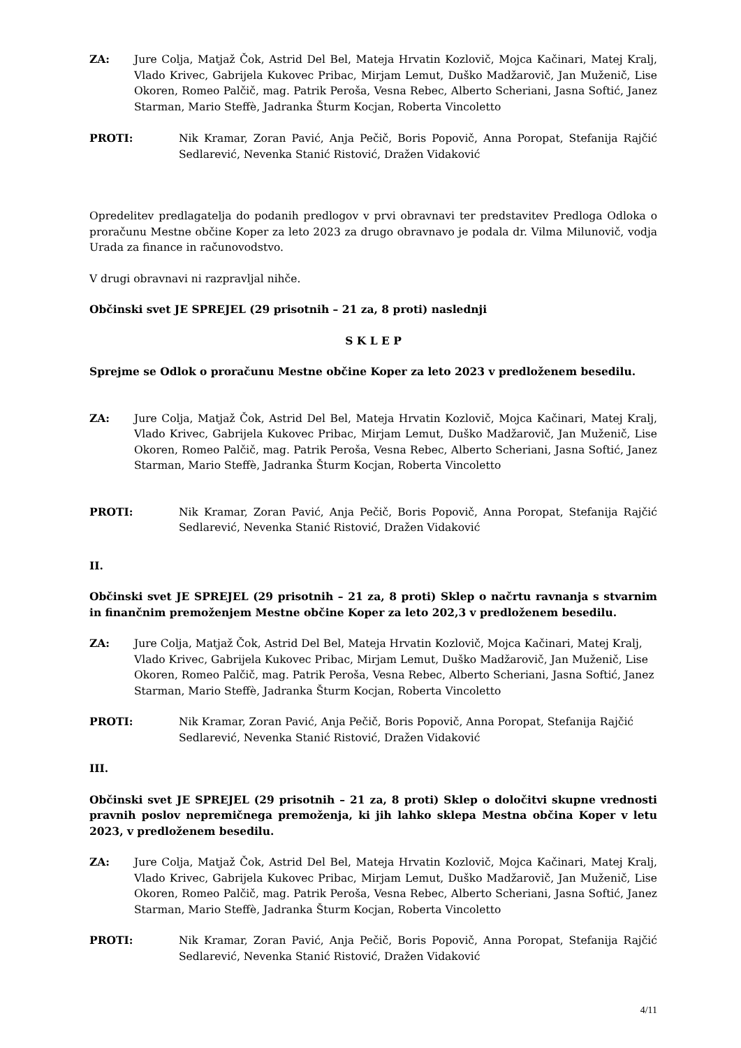ZA: Jure Colja, Matjaž Čok, Astrid Del Bel, Mateja Hrvatin Kozlovič, Mojca Kačinari, Matej Kralj, Vlado Krivec, Gabrijela Kukovec Pribac, Mirjam Lemut, Duško Madžarovič, Jan Muženič, Lise Okoren, Romeo Palčič, mag. Patrik Peroša, Vesna Rebec, Alberto Scheriani, Jasna Softić, Janez Starman, Mario Steffè, Jadranka Šturm Kocjan, Roberta Vincoletto
PROTI: Nik Kramar, Zoran Pavić, Anja Pečič, Boris Popovič, Anna Poropat, Stefanija Rajčić Sedlarević, Nevenka Stanić Ristović, Dražen Vidaković
Opredelitev predlagatelja do podanih predlogov v prvi obravnavi ter predstavitev Predloga Odloka o proračunu Mestne občine Koper za leto 2023 za drugo obravnavo je podala dr. Vilma Milunovič, vodja Urada za finance in računovodstvo.
V drugi obravnavi ni razpravljal nihče.
Občinski svet JE SPREJEL (29 prisotnih – 21 za, 8 proti) naslednji
S K L E P
Sprejme se Odlok o proračunu Mestne občine Koper za leto 2023 v predloženem besedilu.
ZA: Jure Colja, Matjaž Čok, Astrid Del Bel, Mateja Hrvatin Kozlovič, Mojca Kačinari, Matej Kralj, Vlado Krivec, Gabrijela Kukovec Pribac, Mirjam Lemut, Duško Madžarovič, Jan Muženič, Lise Okoren, Romeo Palčič, mag. Patrik Peroša, Vesna Rebec, Alberto Scheriani, Jasna Softić, Janez Starman, Mario Steffè, Jadranka Šturm Kocjan, Roberta Vincoletto
PROTI: Nik Kramar, Zoran Pavić, Anja Pečič, Boris Popovič, Anna Poropat, Stefanija Rajčić Sedlarević, Nevenka Stanić Ristović, Dražen Vidaković
II.
Občinski svet JE SPREJEL (29 prisotnih – 21 za, 8 proti) Sklep o načrtu ravnanja s stvarnim in finančnim premoženjem Mestne občine Koper za leto 202,3 v predloženem besedilu.
ZA: Jure Colja, Matjaž Čok, Astrid Del Bel, Mateja Hrvatin Kozlovič, Mojca Kačinari, Matej Kralj, Vlado Krivec, Gabrijela Kukovec Pribac, Mirjam Lemut, Duško Madžarovič, Jan Muženič, Lise Okoren, Romeo Palčič, mag. Patrik Peroša, Vesna Rebec, Alberto Scheriani, Jasna Softić, Janez Starman, Mario Steffè, Jadranka Šturm Kocjan, Roberta Vincoletto
PROTI: Nik Kramar, Zoran Pavić, Anja Pečič, Boris Popovič, Anna Poropat, Stefanija Rajčić Sedlarević, Nevenka Stanić Ristović, Dražen Vidaković
III.
Občinski svet JE SPREJEL (29 prisotnih – 21 za, 8 proti) Sklep o določitvi skupne vrednosti pravnih poslov nepremičnega premoženja, ki jih lahko sklepa Mestna občina Koper v letu 2023, v predloženem besedilu.
ZA: Jure Colja, Matjaž Čok, Astrid Del Bel, Mateja Hrvatin Kozlovič, Mojca Kačinari, Matej Kralj, Vlado Krivec, Gabrijela Kukovec Pribac, Mirjam Lemut, Duško Madžarovič, Jan Muženič, Lise Okoren, Romeo Palčič, mag. Patrik Peroša, Vesna Rebec, Alberto Scheriani, Jasna Softić, Janez Starman, Mario Steffè, Jadranka Šturm Kocjan, Roberta Vincoletto
PROTI: Nik Kramar, Zoran Pavić, Anja Pečič, Boris Popovič, Anna Poropat, Stefanija Rajčić Sedlarević, Nevenka Stanić Ristović, Dražen Vidaković
4/11